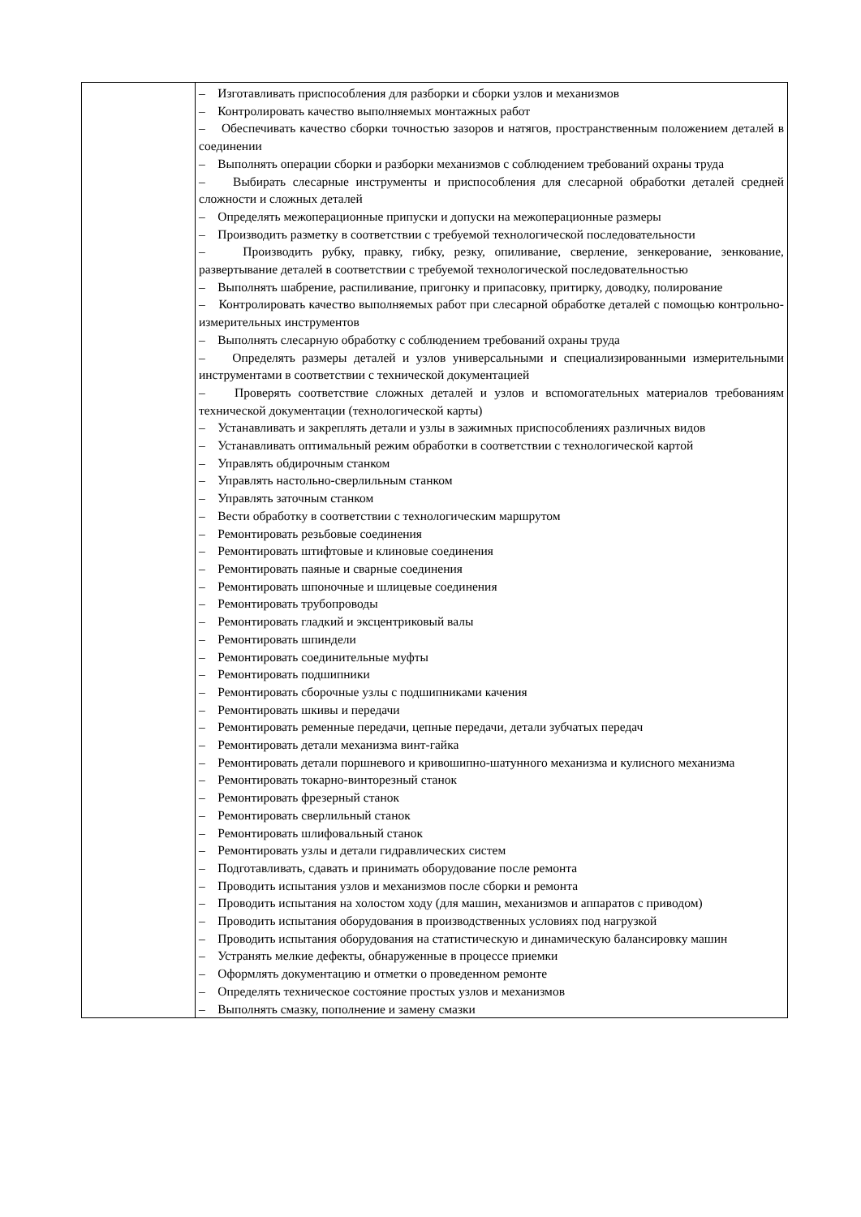| | – Изготавливать приспособления для разборки и сборки узлов и механизмов – Контролировать качество выполняемых монтажных работ – Обеспечивать качество сборки точностью зазоров и натягов, пространственным положением деталей в соединении – Выполнять операции сборки и разборки механизмов с соблюдением требований охраны труда – Выбирать слесарные инструменты и приспособления для слесарной обработки деталей средней сложности и сложных деталей – Определять межоперационные припуски и допуски на межоперационные размеры – Производить разметку в соответствии с требуемой технологической последовательности – Производить рубку, правку, гибку, резку, опиливание, сверление, зенкерование, зенкование, развертывание деталей в соответствии с требуемой технологической последовательностью – Выполнять шабрение, распиливание, пригонку и припасовку, притирку, доводку, полирование – Контролировать качество выполняемых работ при слесарной обработке деталей с помощью контрольно-измерительных инструментов – Выполнять слесарную обработку с соблюдением требований охраны труда – Определять размеры деталей и узлов универсальными и специализированными измерительными инструментами в соответствии с технической документацией – Проверять соответствие сложных деталей и узлов и вспомогательных материалов требованиям технической документации (технологической карты) – Устанавливать и закреплять детали и узлы в зажимных приспособлениях различных видов – Устанавливать оптимальный режим обработки в соответствии с технологической картой – Управлять обдирочным станком – Управлять настольно-сверлильным станком – Управлять заточным станком – Вести обработку в соответствии с технологическим маршрутом – Ремонтировать резьбовые соединения – Ремонтировать штифтовые и клиновые соединения – Ремонтировать паяные и сварные соединения – Ремонтировать шпоночные и шлицевые соединения – Ремонтировать трубопроводы – Ремонтировать гладкий и эксцентриковый валы – Ремонтировать шпиндели – Ремонтировать соединительные муфты – Ремонтировать подшипники – Ремонтировать сборочные узлы с подшипниками качения – Ремонтировать шкивы и передачи – Ремонтировать ременные передачи, цепные передачи, детали зубчатых передач – Ремонтировать детали механизма винт-гайка – Ремонтировать детали поршневого и кривошипно-шатунного механизма и кулисного механизма – Ремонтировать токарно-винторезный станок – Ремонтировать фрезерный станок – Ремонтировать сверлильный станок – Ремонтировать шлифовальный станок – Ремонтировать узлы и детали гидравлических систем – Подготавливать, сдавать и принимать оборудование после ремонта – Проводить испытания узлов и механизмов после сборки и ремонта – Проводить испытания на холостом ходу (для машин, механизмов и аппаратов с приводом) – Проводить испытания оборудования в производственных условиях под нагрузкой – Проводить испытания оборудования на статистическую и динамическую балансировку машин – Устранять мелкие дефекты, обнаруженные в процессе приемки – Оформлять документацию и отметки о проведенном ремонте – Определять техническое состояние простых узлов и механизмов – Выполнять смазку, пополнение и замену смазки |